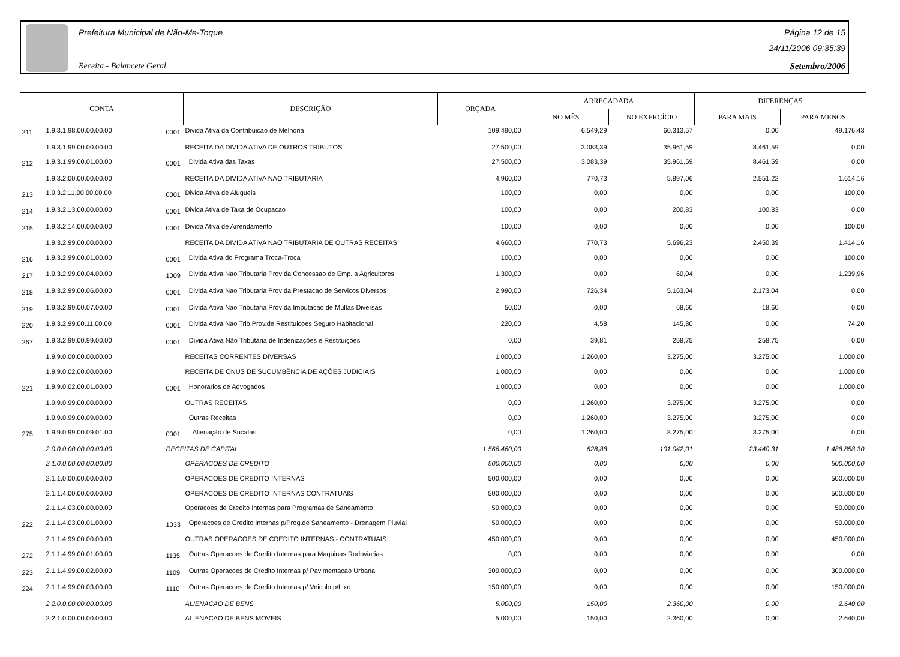Prefeitura Municipal de Não-Me-Toque
Receita - Balancete Geral
Página 12 de 15
24/11/2006 09:35:39
Setembro/2006
| CONTA | | | DESCRIÇÃO | ORÇADA | ARRECADADA | | DIFERENÇAS | |
| --- | --- | --- | --- | --- | --- | --- | --- | --- |
| | | | | | NO MÊS | NO EXERCÍCIO | PARA MAIS | PARA MENOS |
| 211 | 1.9.3.1.98.00.00.00.00 | 0001 | Divida Ativa da Contribuicao de Melhoria | 109.490,00 | 6.549,29 | 60.313,57 | 0,00 | 49.176,43 |
| | 1.9.3.1.99.00.00.00.00 | | RECEITA DA DIVIDA ATIVA DE OUTROS TRIBUTOS | 27.500,00 | 3.083,39 | 35.961,59 | 8.461,59 | 0,00 |
| 212 | 1.9.3.1.99.00.01.00.00 | 0001 | Divida Ativa das Taxas | 27.500,00 | 3.083,39 | 35.961,59 | 8.461,59 | 0,00 |
| | 1.9.3.2.00.00.00.00.00 | | RECEITA DA DIVIDA ATIVA NAO TRIBUTARIA | 4.960,00 | 770,73 | 5.897,06 | 2.551,22 | 1.614,16 |
| 213 | 1.9.3.2.11.00.00.00.00 | 0001 | Divida Ativa de Alugueis | 100,00 | 0,00 | 0,00 | 0,00 | 100,00 |
| 214 | 1.9.3.2.13.00.00.00.00 | 0001 | Divida Ativa de Taxa de Ocupacao | 100,00 | 0,00 | 200,83 | 100,83 | 0,00 |
| 215 | 1.9.3.2.14.00.00.00.00 | 0001 | Divida Ativa de Arrendamento | 100,00 | 0,00 | 0,00 | 0,00 | 100,00 |
| | 1.9.3.2.99.00.00.00.00 | | RECEITA DA DIVIDA ATIVA NAO TRIBUTARIA DE OUTRAS RECEITAS | 4.660,00 | 770,73 | 5.696,23 | 2.450,39 | 1.414,16 |
| 216 | 1.9.3.2.99.00.01.00.00 | 0001 | Divida Ativa do Programa Troca-Troca | 100,00 | 0,00 | 0,00 | 0,00 | 100,00 |
| 217 | 1.9.3.2.99.00.04.00.00 | 1009 | Divida Ativa Nao Tributaria Prov da Concessao de Emp. a Agricultores | 1.300,00 | 0,00 | 60,04 | 0,00 | 1.239,96 |
| 218 | 1.9.3.2.99.00.06.00.00 | 0001 | Divida Ativa Nao Tributaria Prov da Prestacao de Servicos Diversos | 2.990,00 | 726,34 | 5.163,04 | 2.173,04 | 0,00 |
| 219 | 1.9.3.2.99.00.07.00.00 | 0001 | Divida Ativa Nao Tributaria Prov da Imputacao de Multas Diversas | 50,00 | 0,00 | 68,60 | 18,60 | 0,00 |
| 220 | 1.9.3.2.99.00.11.00.00 | 0001 | Divida Ativa Nao Trib.Prov.de Restituicoes Seguro Habitacional | 220,00 | 4,58 | 145,80 | 0,00 | 74,20 |
| 267 | 1.9.3.2.99.00.99.00.00 | 0001 | Dívida Ativa Não Tributária de Indenizações e Restituições | 0,00 | 39,81 | 258,75 | 258,75 | 0,00 |
| | 1.9.9.0.00.00.00.00.00 | | RECEITAS CORRENTES DIVERSAS | 1.000,00 | 1.260,00 | 3.275,00 | 3.275,00 | 1.000,00 |
| | 1.9.9.0.02.00.00.00.00 | | RECEITA DE ONUS DE SUCUMBÊNCIA DE AÇÕES JUDICIAIS | 1.000,00 | 0,00 | 0,00 | 0,00 | 1.000,00 |
| 221 | 1.9.9.0.02.00.01.00.00 | 0001 | Honorarios de Advogados | 1.000,00 | 0,00 | 0,00 | 0,00 | 1.000,00 |
| | 1.9.9.0.99.00.00.00.00 | | OUTRAS RECEITAS | 0,00 | 1.260,00 | 3.275,00 | 3.275,00 | 0,00 |
| | 1.9.9.0.99.00.09.00.00 | | Outras Receitas | 0,00 | 1.260,00 | 3.275,00 | 3.275,00 | 0,00 |
| 275 | 1.9.9.0.99.00.09.01.00 | 0001 | Alienação de Sucatas | 0,00 | 1.260,00 | 3.275,00 | 3.275,00 | 0,00 |
| | 2.0.0.0.00.00.00.00.00 | RECEITAS DE CAPITAL | | 1.566.460,00 | 628,88 | 101.042,01 | 23.440,31 | 1.488.858,30 |
| | 2.1.0.0.00.00.00.00.00 | | OPERACOES DE CREDITO | 500.000,00 | 0,00 | 0,00 | 0,00 | 500.000,00 |
| | 2.1.1.0.00.00.00.00.00 | | OPERACOES DE CREDITO INTERNAS | 500.000,00 | 0,00 | 0,00 | 0,00 | 500.000,00 |
| | 2.1.1.4.00.00.00.00.00 | | OPERACOES DE CREDITO INTERNAS CONTRATUAIS | 500.000,00 | 0,00 | 0,00 | 0,00 | 500.000,00 |
| | 2.1.1.4.03.00.00.00.00 | | Operacoes de Credito Internas para Programas de Saneamento | 50.000,00 | 0,00 | 0,00 | 0,00 | 50.000,00 |
| 222 | 2.1.1.4.03.00.01.00.00 | 1033 | Operacoes de Credito Internas p/Prog.de Saneamento - Drenagem Pluvial | 50.000,00 | 0,00 | 0,00 | 0,00 | 50.000,00 |
| | 2.1.1.4.99.00.00.00.00 | | OUTRAS OPERACOES DE CREDITO INTERNAS - CONTRATUAIS | 450.000,00 | 0,00 | 0,00 | 0,00 | 450.000,00 |
| 272 | 2.1.1.4.99.00.01.00.00 | 1135 | Outras Operacoes de Credito Internas para Maquinas Rodoviarias | 0,00 | 0,00 | 0,00 | 0,00 | 0,00 |
| 223 | 2.1.1.4.99.00.02.00.00 | 1109 | Outras Operacoes de Credito Internas p/ Pavimentacao Urbana | 300.000,00 | 0,00 | 0,00 | 0,00 | 300.000,00 |
| 224 | 2.1.1.4.99.00.03.00.00 | 1110 | Outras Operacoes de Credito Internas p/ Veiculo p/Lixo | 150.000,00 | 0,00 | 0,00 | 0,00 | 150.000,00 |
| | 2.2.0.0.00.00.00.00.00 | | ALIENACAO DE BENS | 5.000,00 | 150,00 | 2.360,00 | 0,00 | 2.640,00 |
| | 2.2.1.0.00.00.00.00.00 | | ALIENACAO DE BENS MOVEIS | 5.000,00 | 150,00 | 2.360,00 | 0,00 | 2.640,00 |